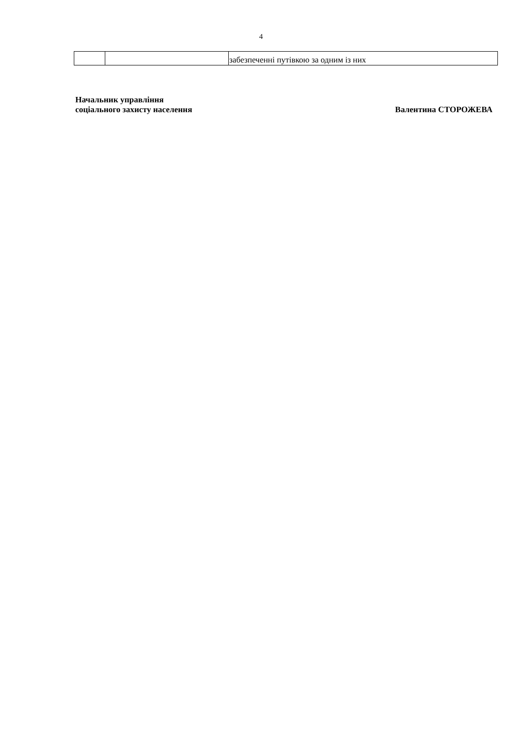4
| | | забезпеченні путівкою за одним із них |
Начальник управління
соціального захисту населення
Валентина СТОРОЖЕВА